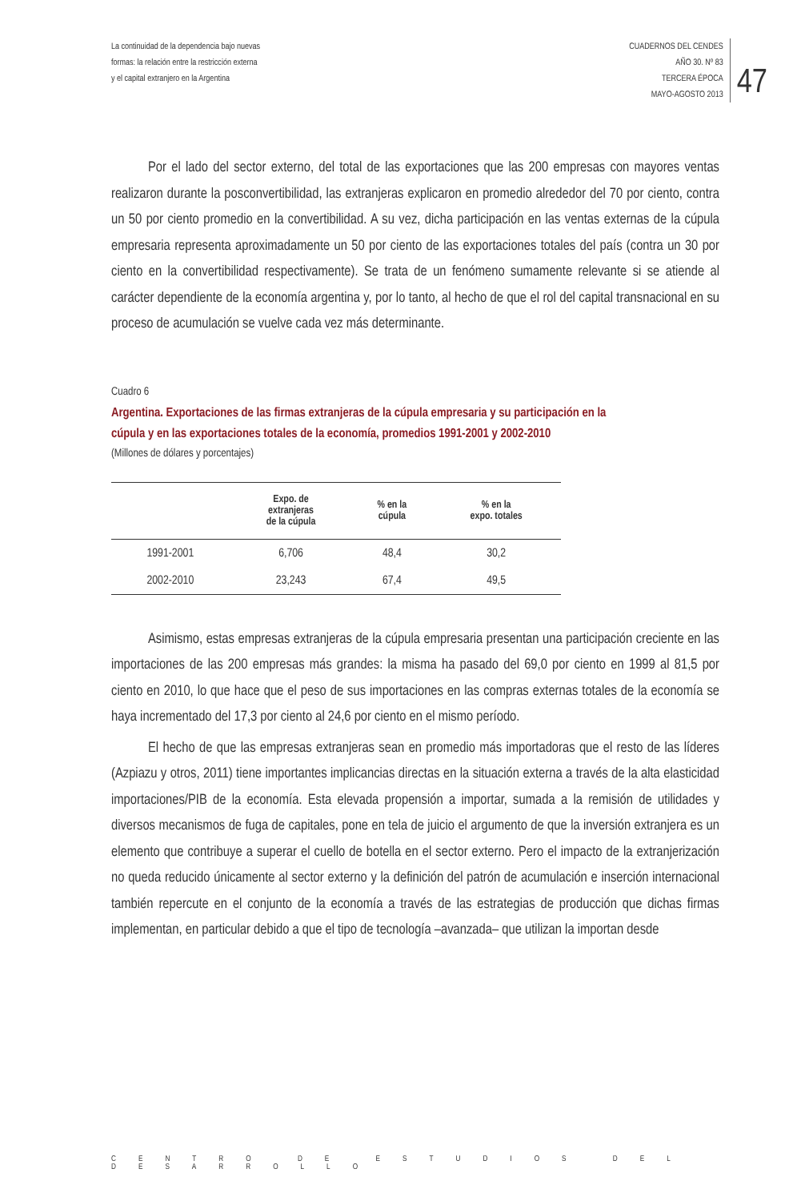La continuidad de la dependencia bajo nuevas
formas: la relación entre la restricción externa
y el capital extranjero en la Argentina
CUADERNOS DEL CENDES
AÑO 30. Nº 83
TERCERA ÉPOCA
MAYO-AGOSTO 2013
47
Por el lado del sector externo, del total de las exportaciones que las 200 empresas con mayores ventas realizaron durante la posconvertibilidad, las extranjeras explicaron en promedio alrededor del 70 por ciento, contra un 50 por ciento promedio en la convertibilidad. A su vez, dicha participación en las ventas externas de la cúpula empresaria representa aproximadamente un 50 por ciento de las exportaciones totales del país (contra un 30 por ciento en la convertibilidad respectivamente). Se trata de un fenómeno sumamente relevante si se atiende al carácter dependiente de la economía argentina y, por lo tanto, al hecho de que el rol del capital transnacional en su proceso de acumulación se vuelve cada vez más determinante.
Cuadro 6
Argentina. Exportaciones de las firmas extranjeras de la cúpula empresaria y su participación en la cúpula y en las exportaciones totales de la economía, promedios 1991-2001 y 2002-2010
(Millones de dólares y porcentajes)
| | Expo. de extranjeras de la cúpula | % en la cúpula | % en la expo. totales |
| --- | --- | --- | --- |
| 1991-2001 | 6,706 | 48,4 | 30,2 |
| 2002-2010 | 23,243 | 67,4 | 49,5 |
Asimismo, estas empresas extranjeras de la cúpula empresaria presentan una participación creciente en las importaciones de las 200 empresas más grandes: la misma ha pasado del 69,0 por ciento en 1999 al 81,5 por ciento en 2010, lo que hace que el peso de sus importaciones en las compras externas totales de la economía se haya incrementado del 17,3 por ciento al 24,6 por ciento en el mismo período.
El hecho de que las empresas extranjeras sean en promedio más importadoras que el resto de las líderes (Azpiazu y otros, 2011) tiene importantes implicancias directas en la situación externa a través de la alta elasticidad importaciones/PIB de la economía. Esta elevada propensión a importar, sumada a la remisión de utilidades y diversos mecanismos de fuga de capitales, pone en tela de juicio el argumento de que la inversión extranjera es un elemento que contribuye a superar el cuello de botella en el sector externo. Pero el impacto de la extranjerización no queda reducido únicamente al sector externo y la definición del patrón de acumulación e inserción internacional también repercute en el conjunto de la economía a través de las estrategias de producción que dichas firmas implementan, en particular debido a que el tipo de tecnología –avanzada– que utilizan la importan desde
CENTRO DE ESTUDIOS DEL DESARROLLO